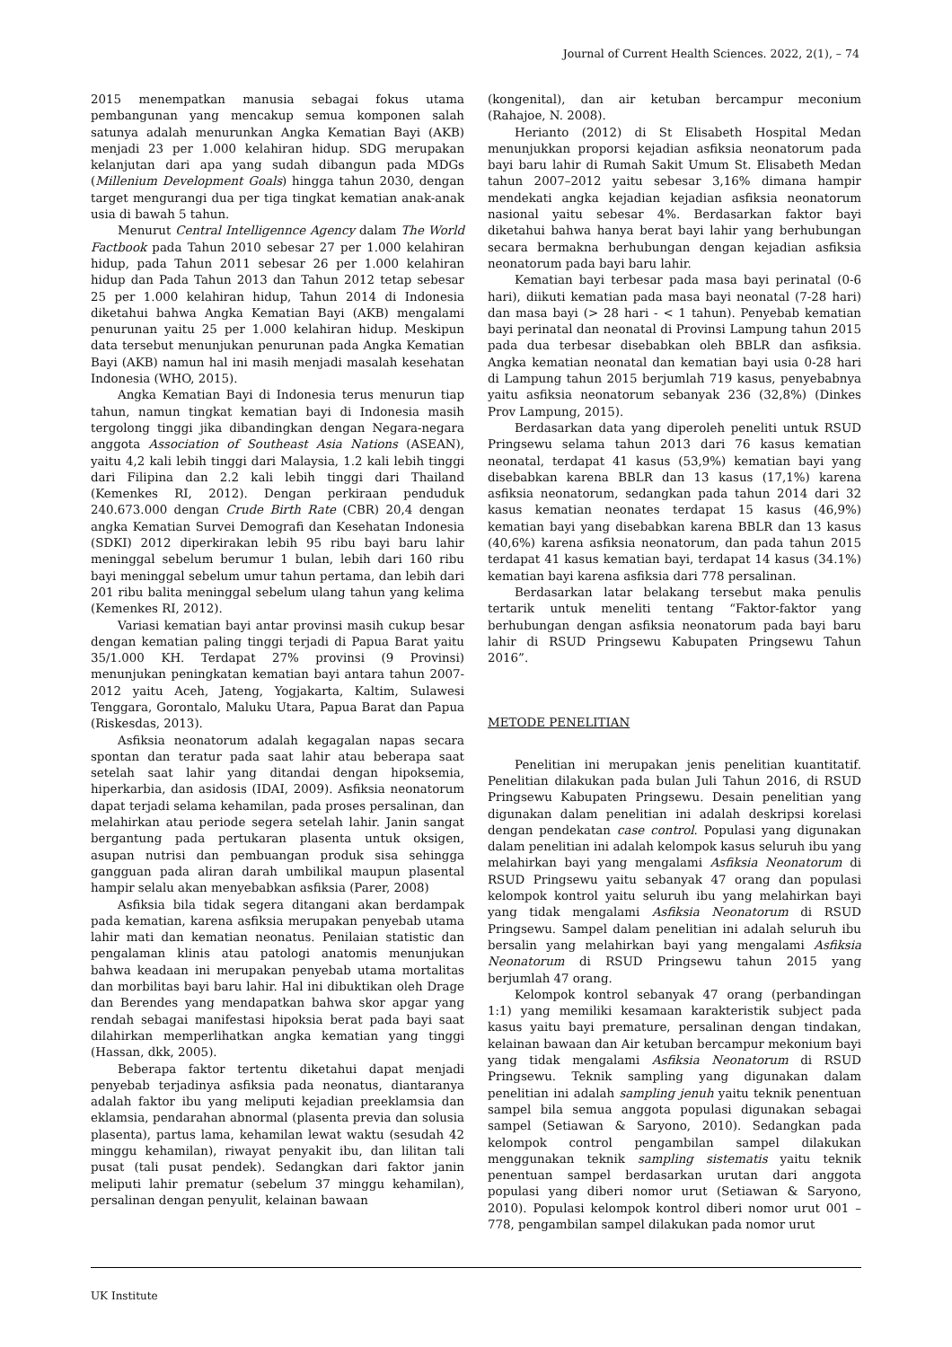Journal of Current Health Sciences. 2022, 2(1), – 74
2015 menempatkan manusia sebagai fokus utama pembangunan yang mencakup semua komponen salah satunya adalah menurunkan Angka Kematian Bayi (AKB) menjadi 23 per 1.000 kelahiran hidup. SDG merupakan kelanjutan dari apa yang sudah dibangun pada MDGs (Millenium Development Goals) hingga tahun 2030, dengan target mengurangi dua per tiga tingkat kematian anak-anak usia di bawah 5 tahun.
Menurut Central Intelligennce Agency dalam The World Factbook pada Tahun 2010 sebesar 27 per 1.000 kelahiran hidup, pada Tahun 2011 sebesar 26 per 1.000 kelahiran hidup dan Pada Tahun 2013 dan Tahun 2012 tetap sebesar 25 per 1.000 kelahiran hidup, Tahun 2014 di Indonesia diketahui bahwa Angka Kematian Bayi (AKB) mengalami penurunan yaitu 25 per 1.000 kelahiran hidup. Meskipun data tersebut menunjukan penurunan pada Angka Kematian Bayi (AKB) namun hal ini masih menjadi masalah kesehatan Indonesia (WHO, 2015).
Angka Kematian Bayi di Indonesia terus menurun tiap tahun, namun tingkat kematian bayi di Indonesia masih tergolong tinggi jika dibandingkan dengan Negara-negara anggota Association of Southeast Asia Nations (ASEAN), yaitu 4,2 kali lebih tinggi dari Malaysia, 1.2 kali lebih tinggi dari Filipina dan 2.2 kali lebih tinggi dari Thailand (Kemenkes RI, 2012). Dengan perkiraan penduduk 240.673.000 dengan Crude Birth Rate (CBR) 20,4 dengan angka Kematian Survei Demografi dan Kesehatan Indonesia (SDKI) 2012 diperkirakan lebih 95 ribu bayi baru lahir meninggal sebelum berumur 1 bulan, lebih dari 160 ribu bayi meninggal sebelum umur tahun pertama, dan lebih dari 201 ribu balita meninggal sebelum ulang tahun yang kelima (Kemenkes RI, 2012).
Variasi kematian bayi antar provinsi masih cukup besar dengan kematian paling tinggi terjadi di Papua Barat yaitu 35/1.000 KH. Terdapat 27% provinsi (9 Provinsi) menunjukan peningkatan kematian bayi antara tahun 2007-2012 yaitu Aceh, Jateng, Yogjakarta, Kaltim, Sulawesi Tenggara, Gorontalo, Maluku Utara, Papua Barat dan Papua (Riskesdas, 2013).
Asfiksia neonatorum adalah kegagalan napas secara spontan dan teratur pada saat lahir atau beberapa saat setelah saat lahir yang ditandai dengan hipoksemia, hiperkarbia, dan asidosis (IDAI, 2009). Asfiksia neonatorum dapat terjadi selama kehamilan, pada proses persalinan, dan melahirkan atau periode segera setelah lahir. Janin sangat bergantung pada pertukaran plasenta untuk oksigen, asupan nutrisi dan pembuangan produk sisa sehingga gangguan pada aliran darah umbilikal maupun plasental hampir selalu akan menyebabkan asfiksia (Parer, 2008)
Asfiksia bila tidak segera ditangani akan berdampak pada kematian, karena asfiksia merupakan penyebab utama lahir mati dan kematian neonatus. Penilaian statistic dan pengalaman klinis atau patologi anatomis menunjukan bahwa keadaan ini merupakan penyebab utama mortalitas dan morbilitas bayi baru lahir. Hal ini dibuktikan oleh Drage dan Berendes yang mendapatkan bahwa skor apgar yang rendah sebagai manifestasi hipoksia berat pada bayi saat dilahirkan memperlihatkan angka kematian yang tinggi (Hassan, dkk, 2005).
Beberapa faktor tertentu diketahui dapat menjadi penyebab terjadinya asfiksia pada neonatus, diantaranya adalah faktor ibu yang meliputi kejadian preeklamsia dan eklamsia, pendarahan abnormal (plasenta previa dan solusia plasenta), partus lama, kehamilan lewat waktu (sesudah 42 minggu kehamilan), riwayat penyakit ibu, dan lilitan tali pusat (tali pusat pendek). Sedangkan dari faktor janin meliputi lahir prematur (sebelum 37 minggu kehamilan), persalinan dengan penyulit, kelainan bawaan
(kongenital), dan air ketuban bercampur meconium (Rahajoe, N. 2008).
Herianto (2012) di St Elisabeth Hospital Medan menunjukkan proporsi kejadian asfiksia neonatorum pada bayi baru lahir di Rumah Sakit Umum St. Elisabeth Medan tahun 2007–2012 yaitu sebesar 3,16% dimana hampir mendekati angka kejadian kejadian asfiksia neonatorum nasional yaitu sebesar 4%. Berdasarkan faktor bayi diketahui bahwa hanya berat bayi lahir yang berhubungan secara bermakna berhubungan dengan kejadian asfiksia neonatorum pada bayi baru lahir.
Kematian bayi terbesar pada masa bayi perinatal (0-6 hari), diikuti kematian pada masa bayi neonatal (7-28 hari) dan masa bayi (> 28 hari - < 1 tahun). Penyebab kematian bayi perinatal dan neonatal di Provinsi Lampung tahun 2015 pada dua terbesar disebabkan oleh BBLR dan asfiksia. Angka kematian neonatal dan kematian bayi usia 0-28 hari di Lampung tahun 2015 berjumlah 719 kasus, penyebabnya yaitu asfiksia neonatorum sebanyak 236 (32,8%) (Dinkes Prov Lampung, 2015).
Berdasarkan data yang diperoleh peneliti untuk RSUD Pringsewu selama tahun 2013 dari 76 kasus kematian neonatal, terdapat 41 kasus (53,9%) kematian bayi yang disebabkan karena BBLR dan 13 kasus (17,1%) karena asfiksia neonatorum, sedangkan pada tahun 2014 dari 32 kasus kematian neonates terdapat 15 kasus (46,9%) kematian bayi yang disebabkan karena BBLR dan 13 kasus (40,6%) karena asfiksia neonatorum, dan pada tahun 2015 terdapat 41 kasus kematian bayi, terdapat 14 kasus (34.1%) kematian bayi karena asfiksia dari 778 persalinan.
Berdasarkan latar belakang tersebut maka penulis tertarik untuk meneliti tentang “Faktor-faktor yang berhubungan dengan asfiksia neonatorum pada bayi baru lahir di RSUD Pringsewu Kabupaten Pringsewu Tahun 2016”.
METODE PENELITIAN
Penelitian ini merupakan jenis penelitian kuantitatif. Penelitian dilakukan pada bulan Juli Tahun 2016, di RSUD Pringsewu Kabupaten Pringsewu. Desain penelitian yang digunakan dalam penelitian ini adalah deskripsi korelasi dengan pendekatan case control. Populasi yang digunakan dalam penelitian ini adalah kelompok kasus seluruh ibu yang melahirkan bayi yang mengalami Asfiksia Neonatorum di RSUD Pringsewu yaitu sebanyak 47 orang dan populasi kelompok kontrol yaitu seluruh ibu yang melahirkan bayi yang tidak mengalami Asfiksia Neonatorum di RSUD Pringsewu. Sampel dalam penelitian ini adalah seluruh ibu bersalin yang melahirkan bayi yang mengalami Asfiksia Neonatorum di RSUD Pringsewu tahun 2015 yang berjumlah 47 orang.
Kelompok kontrol sebanyak 47 orang (perbandingan 1:1) yang memiliki kesamaan karakteristik subject pada kasus yaitu bayi premature, persalinan dengan tindakan, kelainan bawaan dan Air ketuban bercampur mekonium bayi yang tidak mengalami Asfiksia Neonatorum di RSUD Pringsewu. Teknik sampling yang digunakan dalam penelitian ini adalah sampling jenuh yaitu teknik penentuan sampel bila semua anggota populasi digunakan sebagai sampel (Setiawan & Saryono, 2010). Sedangkan pada kelompok control pengambilan sampel dilakukan menggunakan teknik sampling sistematis yaitu teknik penentuan sampel berdasarkan urutan dari anggota populasi yang diberi nomor urut (Setiawan & Saryono, 2010). Populasi kelompok kontrol diberi nomor urut 001 – 778, pengambilan sampel dilakukan pada nomor urut
UK Institute